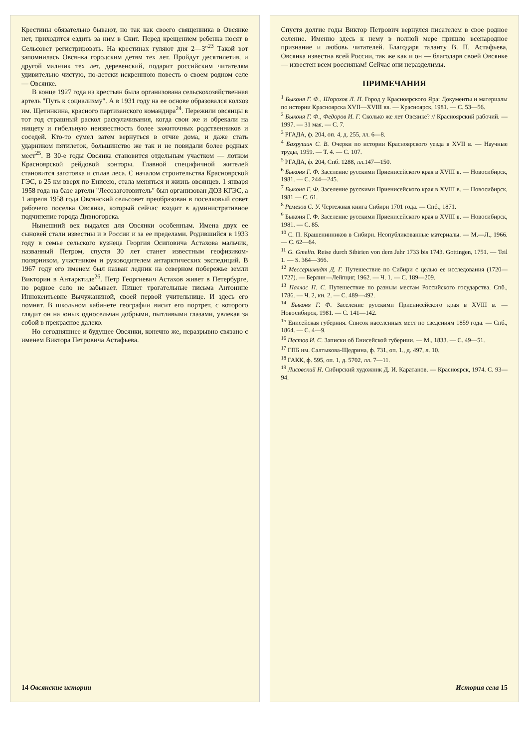Крестины обязательно бывают, но так как своего священника в Овсянке нет, приходится ездить за ним в Скит. Перед крещением ребенка носят в Сельсовет регистрировать. На крестинах гуляют дня 2—3"<sup>23</sup> Такой вот запомнилась Овсянка городским детям тех лет. Пройдут десятилетия, и другой мальчик тех лет, деревенский, подарит российским читателям удивительно чистую, по-детски искреннюю повесть о своем родном селе — Овсянке.
В конце 1927 года из крестьян была организована сельскохозяйственная артель "Путь к социализму". А в 1931 году на ее основе образовался колхоз им. Щетинкина, красного партизанского командира<sup>24</sup>. Пережили овсянцы в тот год страшный раскол раскулачивания, когда свои же и обрекали на нищету и гибельную неизвестность более зажиточных родственников и соседей. Кто-то сумел затем вернуться в отчие дома, и даже стать ударником пятилеток, большинство же так и не повидали более родных мест<sup>25</sup>. В 30-е годы Овсянка становится отдельным участком — лотком Красноярской рейдовой конторы. Главной специфичной жителей становится заготовка и сплав леса. С началом строительства Красноярской ГЭС, в 25 км вверх по Енисею, стала меняться и жизнь овсянцев. 1 января 1958 года на базе артели "Лесозаготовитель" был организован ДОЗ КГЭС, а 1 апреля 1958 года Овсянский сельсовет преобразован в поселковый совет рабочего поселка Овсянка, который сейчас входит в административное подчинение города Дивногорска.
Нынешний век выдался для Овсянки особенным. Имена двух ее сыновей стали известны и в России и за ее пределами. Родившийся в 1933 году в семье сельского кузнеца Георгия Осиповича Астахова мальчик, названный Петром, спустя 30 лет станет известным геофизиком-полярником, участником и руководителем антарктических экспедиций. В 1967 году его именем был назван ледник на северном побережье земли Виктории в Антарктиде<sup>26</sup>. Петр Георгиевич Астахов живет в Петербурге, но родное село не забывает. Пишет трогательные письма Антонине Иннокентьевне Вычужаниной, своей первой учительнице. И здесь его помнят. В школьном кабинете географии висит его портрет, с которого глядит он на юных односельчан добрыми, пытливыми глазами, увлекая за собой в прекрасное далеко.
Но сегодняшнее и будущее Овсянки, конечно же, неразрывно связано с именем Виктора Петровича Астафьева.
14 Овсянские истории
Спустя долгие годы Виктор Петрович вернулся писателем в свое родное селение. Именно здесь к нему в полной мере пришло всенародное признание и любовь читателей. Благодаря таланту В. П. Астафьева, Овсянка известна всей России, так же как и он — благодаря своей Овсянке — известен всем россиянам! Сейчас они неразделимы.
ПРИМЕЧАНИЯ
<sup>1</sup> Быконя Г. Ф., Шорохов Л. П. Город у Красноярского Яра: Документы и материалы по истории Красноярска XVII—XVIII вв. — Красноярск, 1981. — С. 53—56.
<sup>2</sup> Быконя Г. Ф., Федоров И. Г. Сколько же лет Овсянке? // Красноярский рабочий. — 1997. — 31 мая. — С. 7.
<sup>3</sup> РГАДА, ф. 204, оп. 4, д. 255, лл. 6—8.
<sup>4</sup> Бахрушин С. В. Очерки по истории Красноярского уезда в XVII в. — Научные труды, 1959. — Т. 4. — С. 107.
<sup>5</sup> РГАДА, ф. 204, Спб. 1288, лл.147—150.
<sup>6</sup> Быконя Г. Ф. Заселение русскими Приенисейского края в XVIII в. — Новосибирск, 1981. — С. 244—245.
<sup>7</sup> Быконя Г. Ф. Заселение русскими Приенисейского края в XVIII в. — Новосибирск, 1981 — С. 61.
<sup>8</sup> Ремезов С. У. Чертежная книга Сибири 1701 года. — Спб., 1871.
<sup>9</sup> Быконя Г. Ф. Заселение русскими Приенисейского края в XVIII в. — Новосибирск, 1981. — С. 85.
<sup>10</sup> С. П. Крашенинников в Сибири. Неопубликованные материалы. — М.—Л., 1966. — С. 62—64.
<sup>11</sup> G. Gmelin. Reise durch Sibirien von dem Jahr 1733 bis 1743. Gottingen, 1751. — Teil 1. — S. 364—366.
<sup>12</sup> Мессершмидт Д. Г. Путешествие по Сибири с целью ее исследования (1720—1727). — Берлин—Лейпциг, 1962. — Ч. 1. — С. 189—209.
<sup>13</sup> Паллас П. С. Путешествие по разным местам Российского государства. Спб., 1786. — Ч. 2, кн. 2. — С. 489—492.
<sup>14</sup> Быконя Г. Ф. Заселение русскими Приенисейского края в XVIII в. — Новосибирск, 1981. — С. 141—142.
<sup>15</sup> Енисейская губерния. Список населенных мест по сведениям 1859 года. — Спб., 1864. — С. 4—9.
<sup>16</sup> Пестов И. С. Записки об Енисейской губернии. — М., 1833. — С. 49—51.
<sup>17</sup> ГПБ им. Салтыкова-Щедрина, ф. 731, оп. 1., д. 497, л. 10.
<sup>18</sup> ГАКК, ф. 595, оп. 1, д. 5702, лл. 7—11.
<sup>19</sup> Лисовский Н. Сибирский художник Д. И. Каратанов. — Красноярск, 1974. С. 93—94.
История села 15